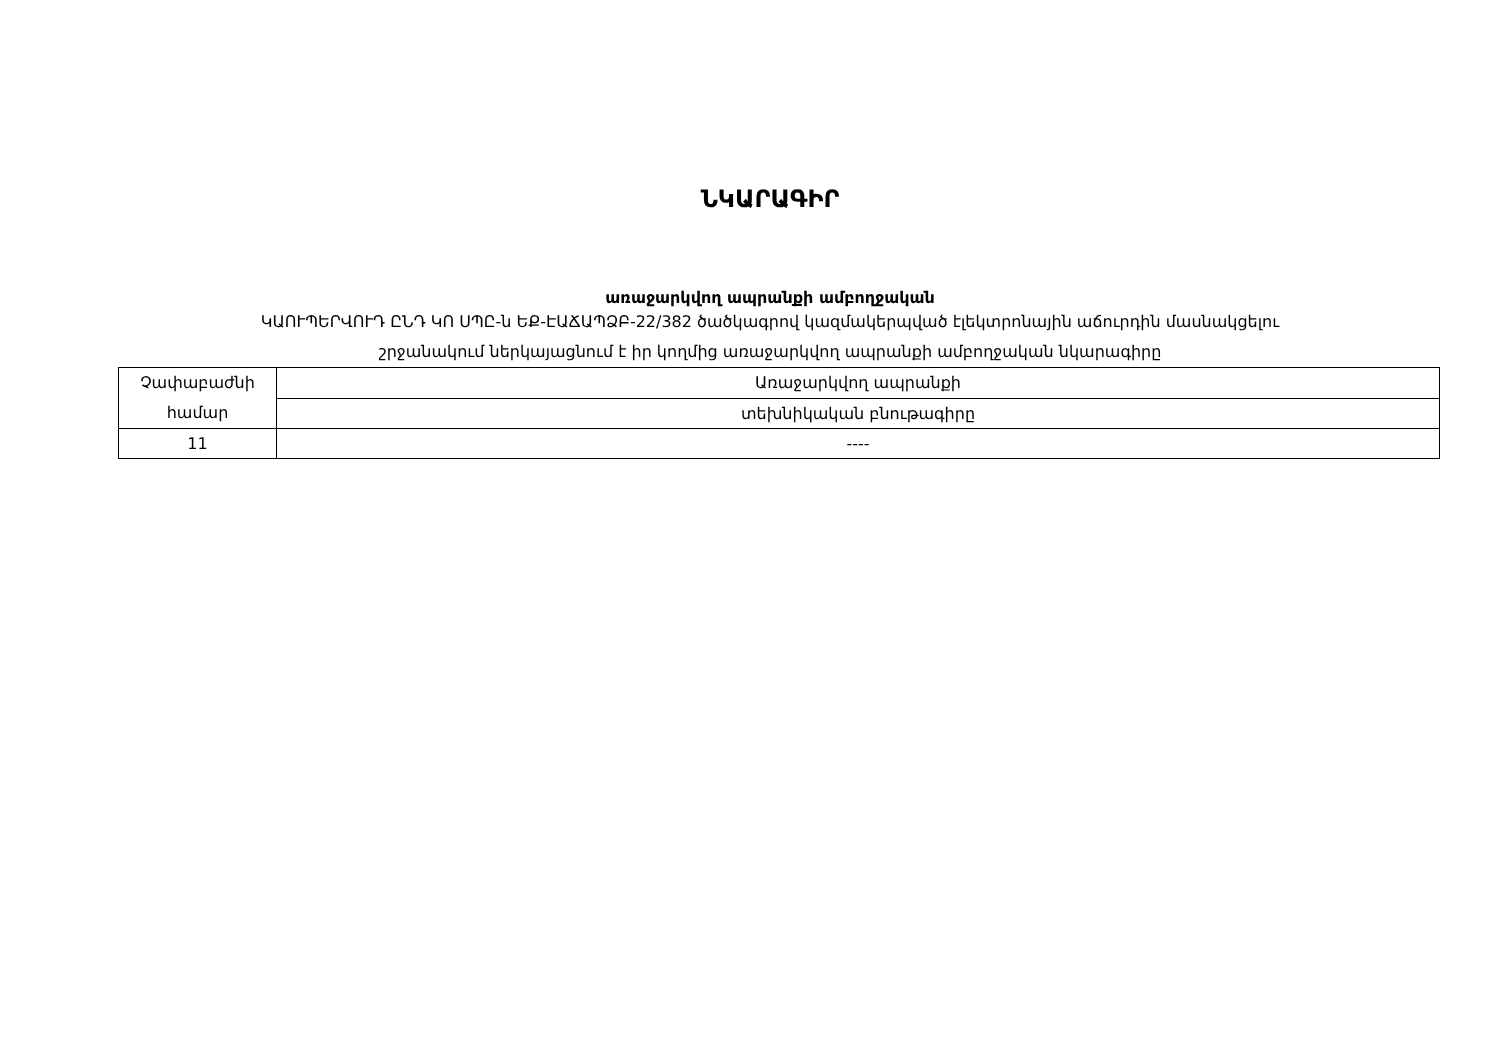ՆԿԱՐԱԳԻՐ
առաջարկվող ապրանքի ամբողջական
ԿԱՈՒՊԵՐՎՈՒԴ ԸՆԴ ԿՈ ՍՊԸ-ն ԵՔ-ԷԱՃԱՊՁԲ-22/382 ծածկագրով կազմակերպված էլեկտրոնային աճուրդին մասնակցելու
շրջանակում ներկայացնում է իր կողմից առաջարկվող ապրանքի ամբողջական նկարագիրը
| Չափաբաժնի համար | Առաջարկվող ապրանքի |
| | տեխնիկական բնութագիրը |
| 11 | ---- |